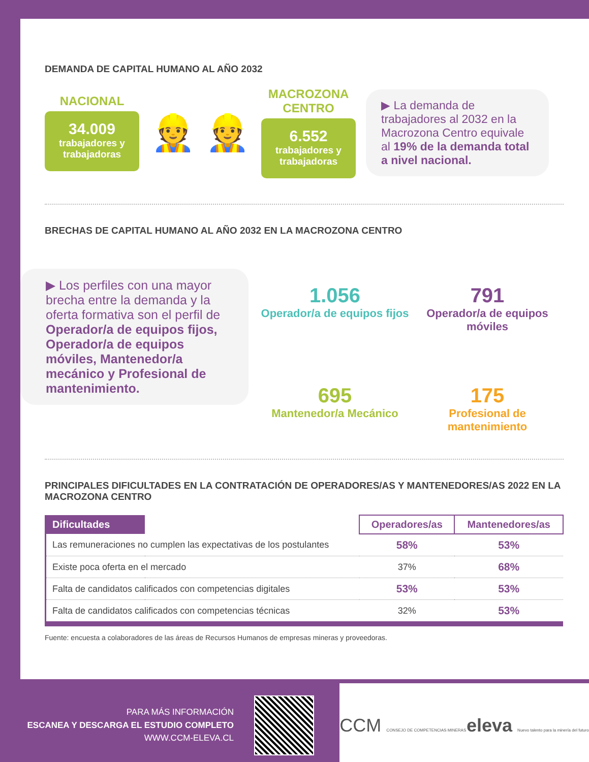DEMANDA DE CAPITAL HUMANO AL AÑO 2032
NACIONAL
34.009
trabajadores y trabajadoras
👷 👷
MACROZONA
CENTRO
6.552
trabajadores y trabajadoras
▶ La demanda de trabajadores al 2032 en la Macrozona Centro equivale al 19% de la demanda total a nivel nacional.
BRECHAS DE CAPITAL HUMANO AL AÑO 2032 EN LA MACROZONA CENTRO
▶ Los perfiles con una mayor brecha entre la demanda y la oferta formativa son el perfil de Operador/a de equipos fijos, Operador/a de equipos móviles, Mantenedor/a mecánico y Profesional de mantenimiento.
1.056
Operador/a de equipos fijos
791
Operador/a de equipos móviles
695
Mantenedor/a Mecánico
175
Profesional de mantenimiento
PRINCIPALES DIFICULTADES EN LA CONTRATACIÓN DE OPERADORES/AS Y MANTENEDORES/AS 2022 EN LA MACROZONA CENTRO
| Dificultades | | Operadores/as | Mantenedores/as |
| --- | --- | --- | --- |
| Las remuneraciones no cumplen las expectativas de los postulantes | | 58% | 53% |
| Existe poca oferta en el mercado | | 37% | 68% |
| Falta de candidatos calificados con competencias digitales | | 53% | 53% |
| Falta de candidatos calificados con competencias técnicas | | 32% | 53% |
Fuente: encuesta a colaboradores de las áreas de Recursos Humanos de empresas mineras y proveedoras.
PARA MÁS INFORMACIÓN
ESCANEA Y DESCARGA EL ESTUDIO COMPLETO
WWW.CCM-ELEVA.CL
CCM CONSEJO DE COMPETENCIAS MINERAS eleva Nuevo talento para la minería del futuro